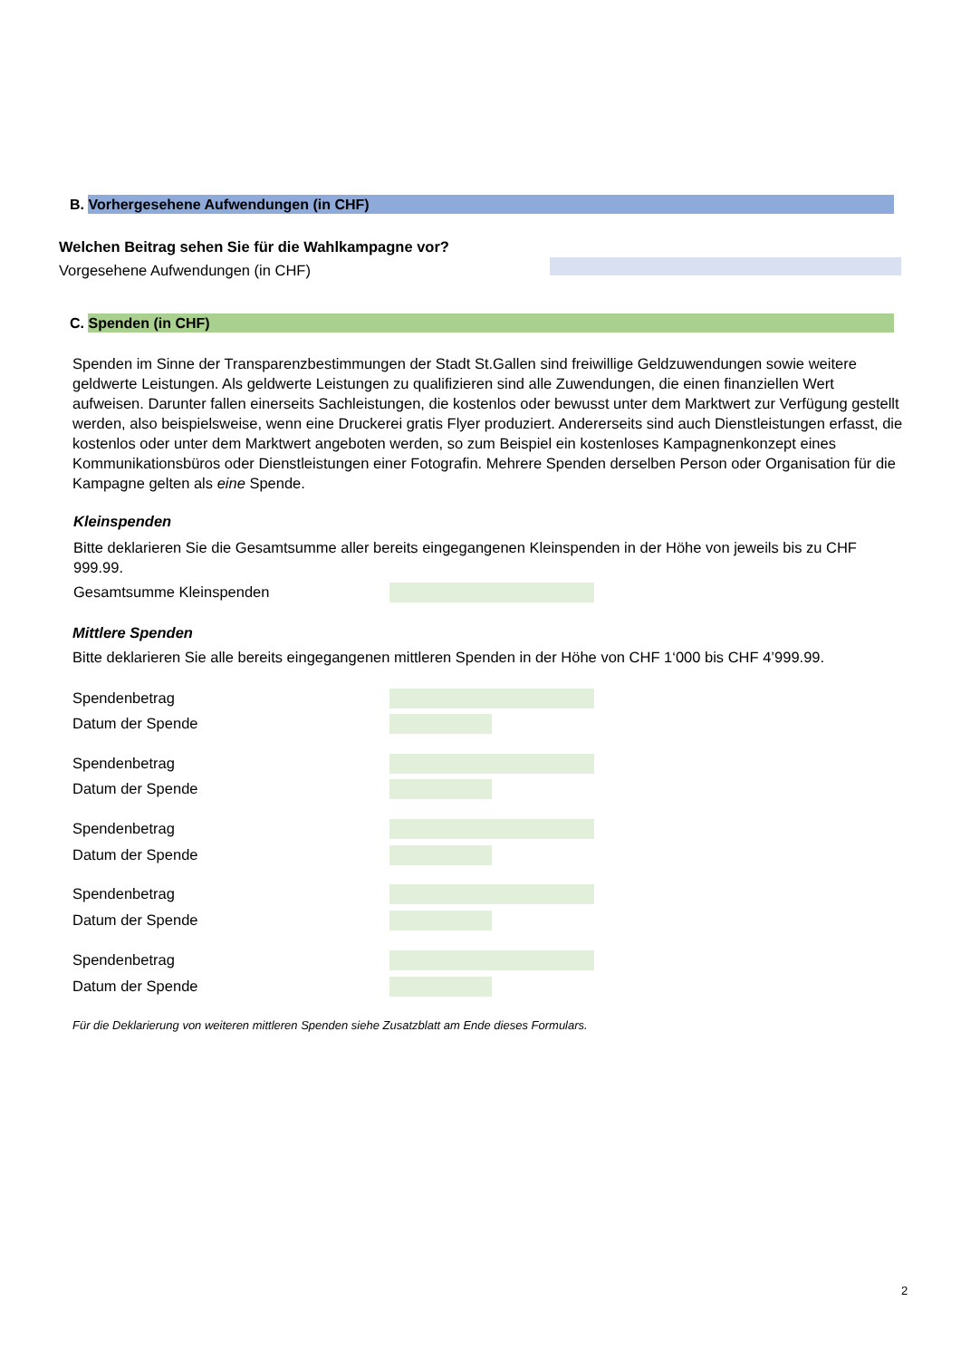B. Vorhergesehene Aufwendungen (in CHF)
Welchen Beitrag sehen Sie für die Wahlkampagne vor?
Vorgesehene Aufwendungen (in CHF)
C. Spenden (in CHF)
Spenden im Sinne der Transparenzbestimmungen der Stadt St.Gallen sind freiwillige Geldzuwendungen sowie weitere geldwerte Leistungen. Als geldwerte Leistungen zu qualifizieren sind alle Zuwendungen, die einen finanziellen Wert aufweisen. Darunter fallen einerseits Sachleistungen, die kostenlos oder bewusst unter dem Marktwert zur Verfügung gestellt werden, also beispielsweise, wenn eine Druckerei gratis Flyer produziert. Andererseits sind auch Dienstleistungen erfasst, die kostenlos oder unter dem Marktwert angeboten werden, so zum Beispiel ein kostenloses Kampagnenkonzept eines Kommunikationsbüros oder Dienstleistungen einer Fotografin. Mehrere Spenden derselben Person oder Organisation für die Kampagne gelten als eine Spende.
Kleinspenden
Bitte deklarieren Sie die Gesamtsumme aller bereits eingegangenen Kleinspenden in der Höhe von jeweils bis zu CHF 999.99.
Gesamtsumme Kleinspenden
Mittlere Spenden
Bitte deklarieren Sie alle bereits eingegangenen mittleren Spenden in der Höhe von CHF 1‘000 bis CHF 4’999.99.
Spendenbetrag
Datum der Spende
Spendenbetrag
Datum der Spende
Spendenbetrag
Datum der Spende
Spendenbetrag
Datum der Spende
Spendenbetrag
Datum der Spende
Für die Deklarierung von weiteren mittleren Spenden siehe Zusatzblatt am Ende dieses Formulars.
2